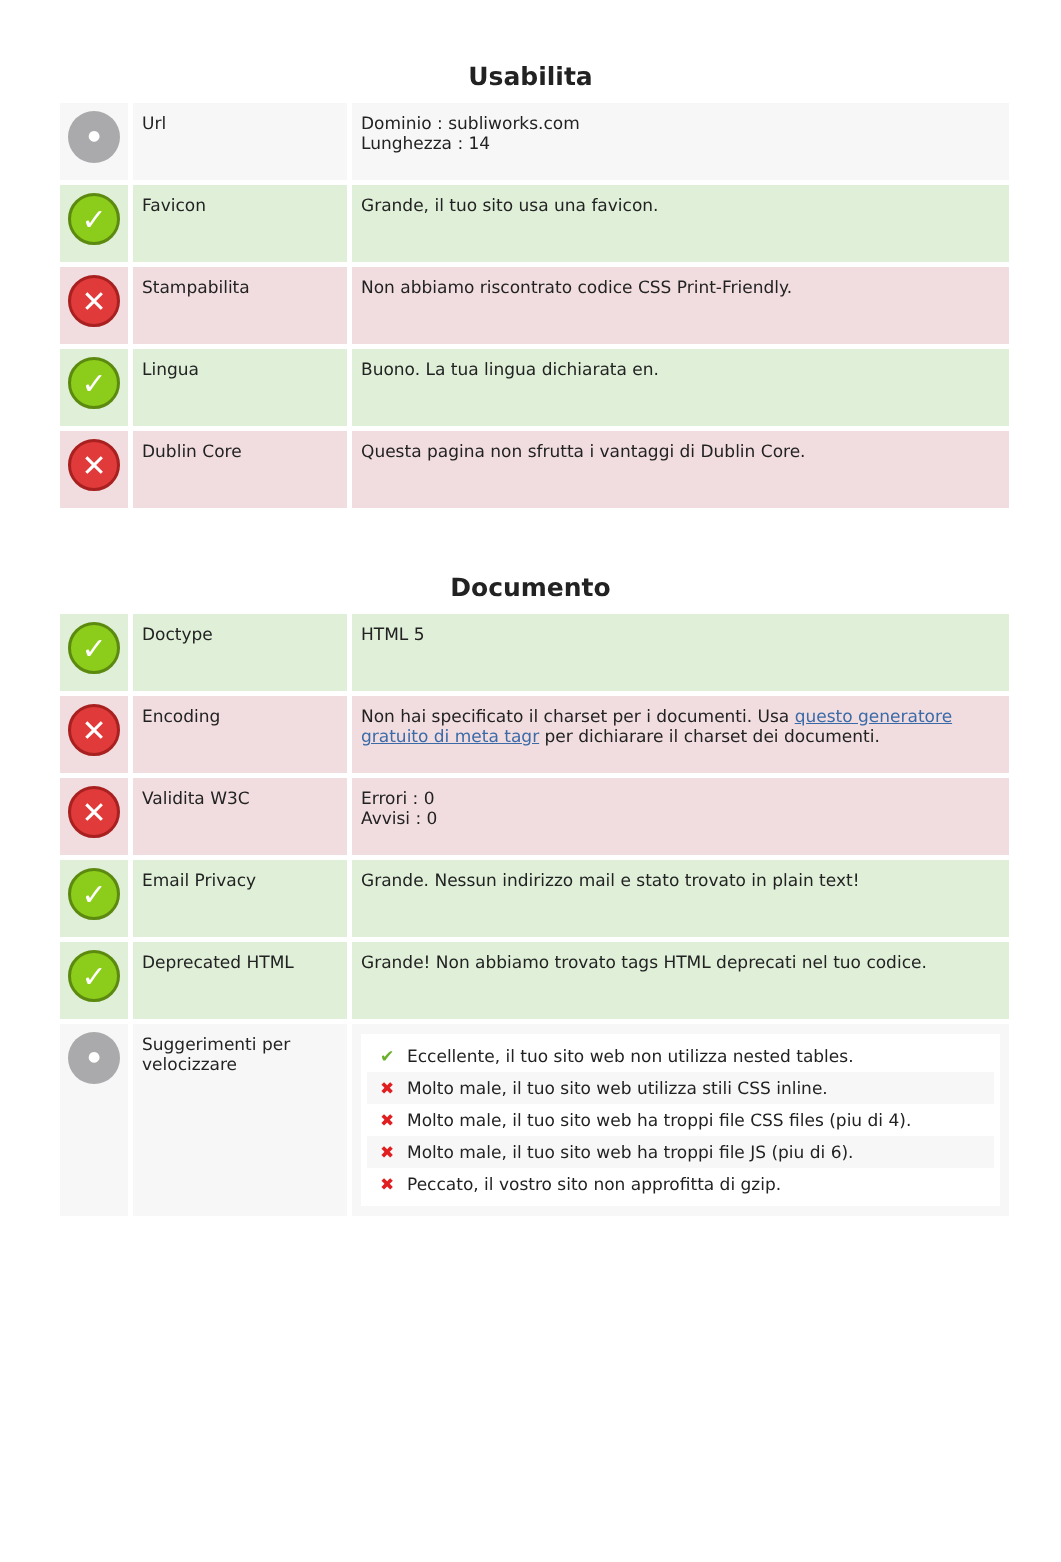Usabilita
| ● | Url | Dominio : subliworks.com Lunghezza : 14 |
| ✓ | Favicon | Grande, il tuo sito usa una favicon. |
| ✕ | Stampabilita | Non abbiamo riscontrato codice CSS Print-Friendly. |
| ✓ | Lingua | Buono. La tua lingua dichiarata en. |
| ✕ | Dublin Core | Questa pagina non sfrutta i vantaggi di Dublin Core. |
Documento
| ✓ | Doctype | HTML 5 |
| ✕ | Encoding | Non hai specificato il charset per i documenti. Usa questo generatore gratuito di meta tagr per dichiarare il charset dei documenti. |
| ✕ | Validita W3C | Errori : 0 Avvisi : 0 |
| ✓ | Email Privacy | Grande. Nessun indirizzo mail e stato trovato in plain text! |
| ✓ | Deprecated HTML | Grande! Non abbiamo trovato tags HTML deprecati nel tuo codice. |
| ● | Suggerimenti per velocizzare | ✔ Eccellente, il tuo sito web non utilizza nested tables. ✖ Molto male, il tuo sito web utilizza stili CSS inline. ✖ Molto male, il tuo sito web ha troppi file CSS files (piu di 4). ✖ Molto male, il tuo sito web ha troppi file JS (piu di 6). ✖ Peccato, il vostro sito non approfitta di gzip. |